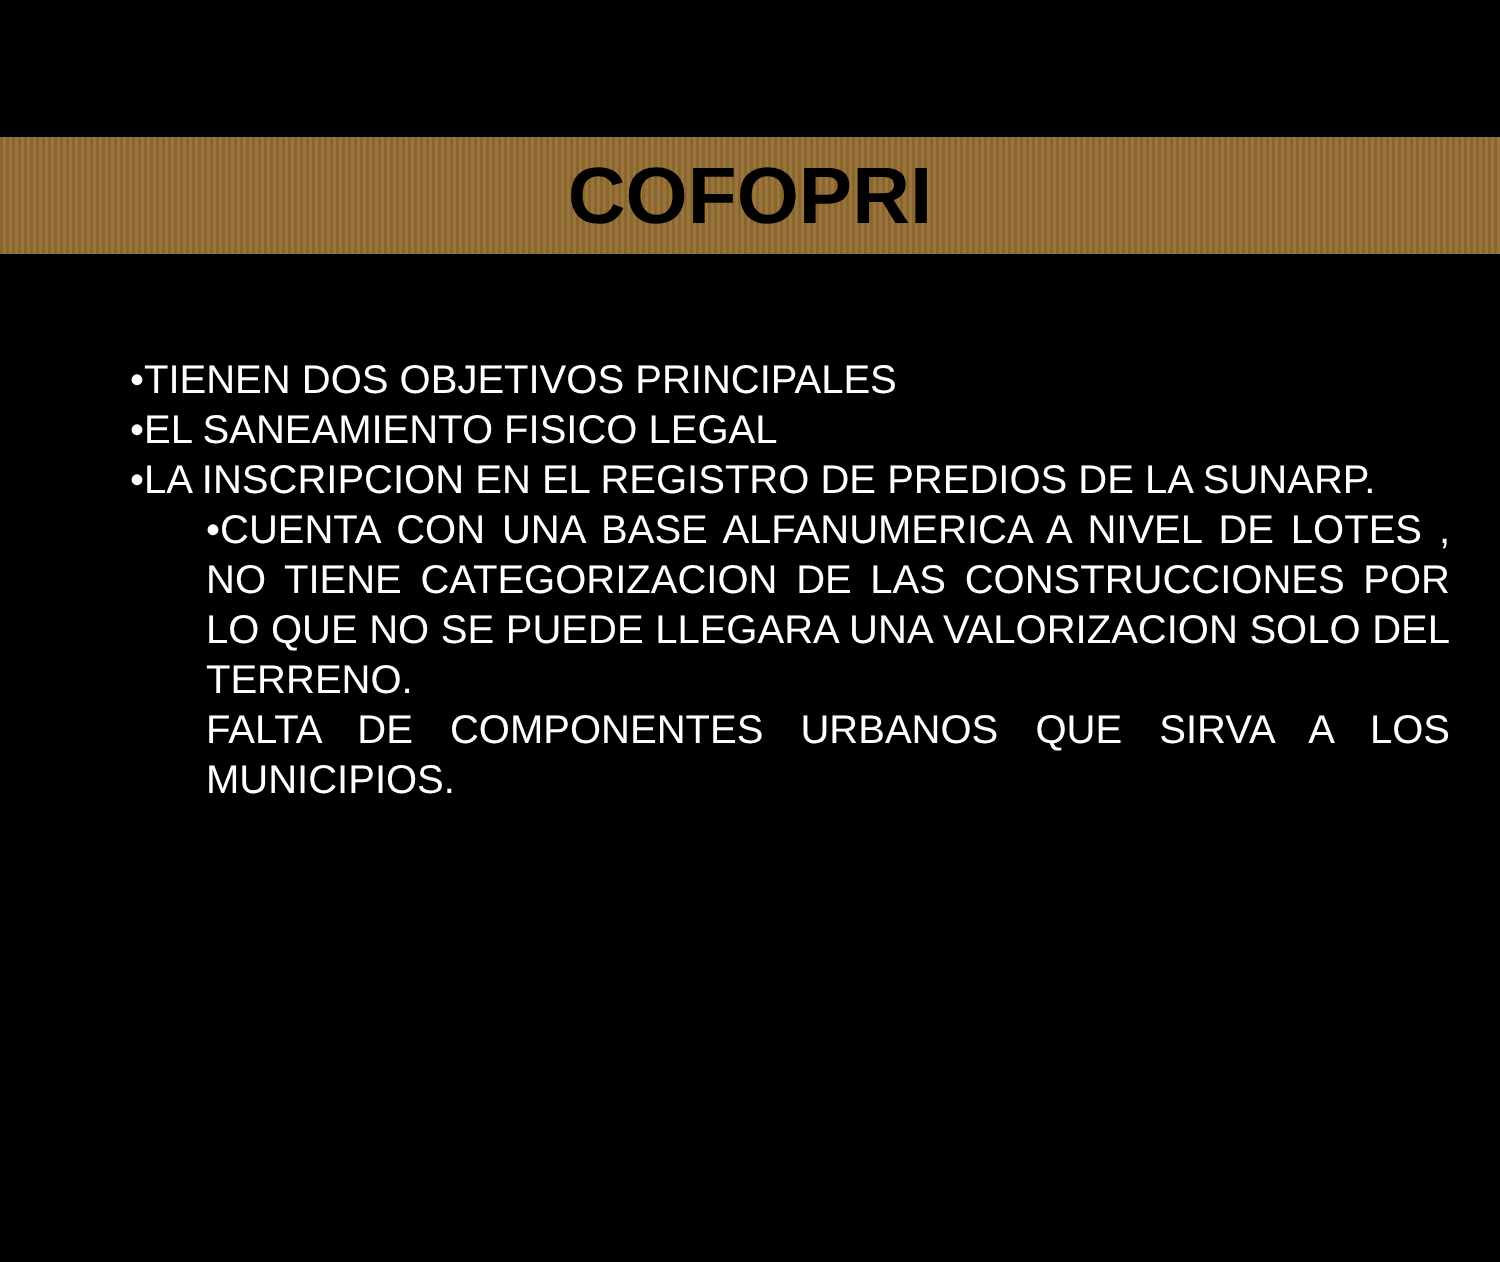COFOPRI
•TIENEN DOS OBJETIVOS PRINCIPALES
•EL SANEAMIENTO FISICO LEGAL
•LA INSCRIPCION EN EL REGISTRO DE PREDIOS DE LA SUNARP.
•CUENTA CON UNA BASE ALFANUMERICA A NIVEL DE LOTES , NO TIENE CATEGORIZACION DE LAS CONSTRUCCIONES POR LO QUE NO SE PUEDE LLEGARA UNA VALORIZACION SOLO DEL TERRENO.
FALTA DE COMPONENTES URBANOS QUE SIRVA A LOS MUNICIPIOS.